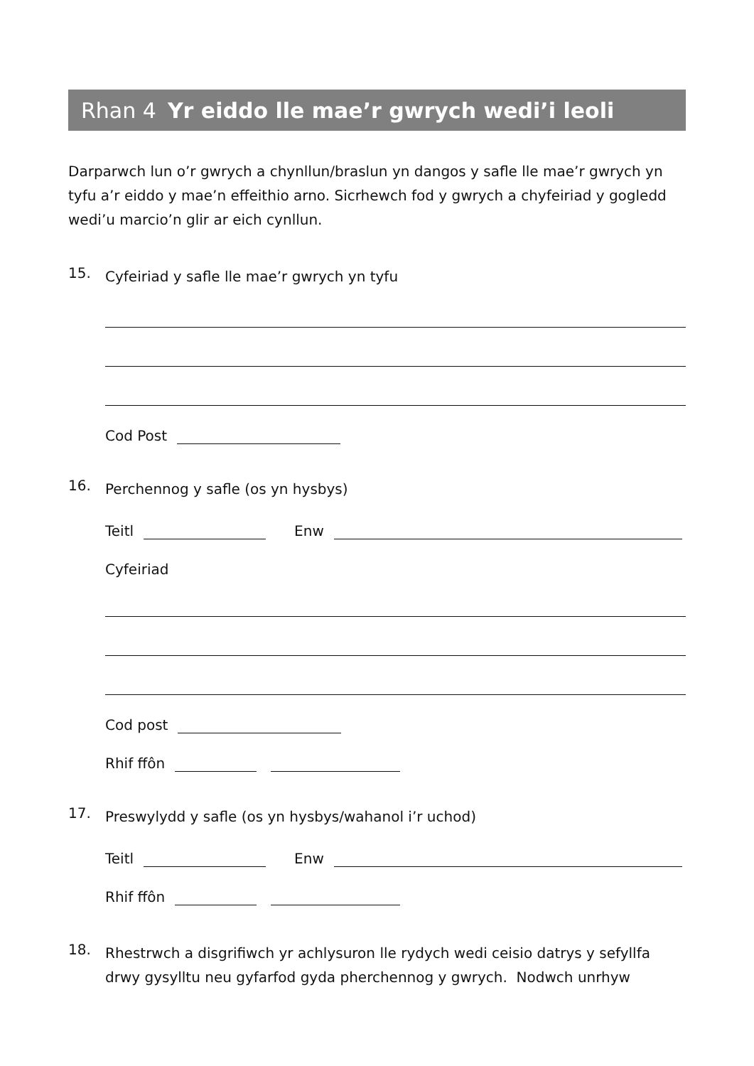Rhan 4 Yr eiddo lle mae’r gwrych wedi’i leoli
Darparwch lun o’r gwrych a chynllun/braslun yn dangos y safle lle mae’r gwrych yn tyfu a’r eiddo y mae’n effeithio arno. Sicrhewch fod y gwrych a chyfeiriad y gogledd wedi’u marcio’n glir ar eich cynllun.
15.
Cyfeiriad y safle lle mae’r gwrych yn tyfu
Cod Post
16.
Perchennog y safle (os yn hysbys)
Teitl Enw
Cyfeiriad
Cod post
Rhif ffôn
17.
Preswylydd y safle (os yn hysbys/wahanol i’r uchod)
Teitl Enw
Rhif ffôn
18.
Rhestrwch a disgrifiwch yr achlysuron lle rydych wedi ceisio datrys y sefyllfa drwy gysylltu neu gyfarfod gyda pherchennog y gwrych. Nodwch unrhyw